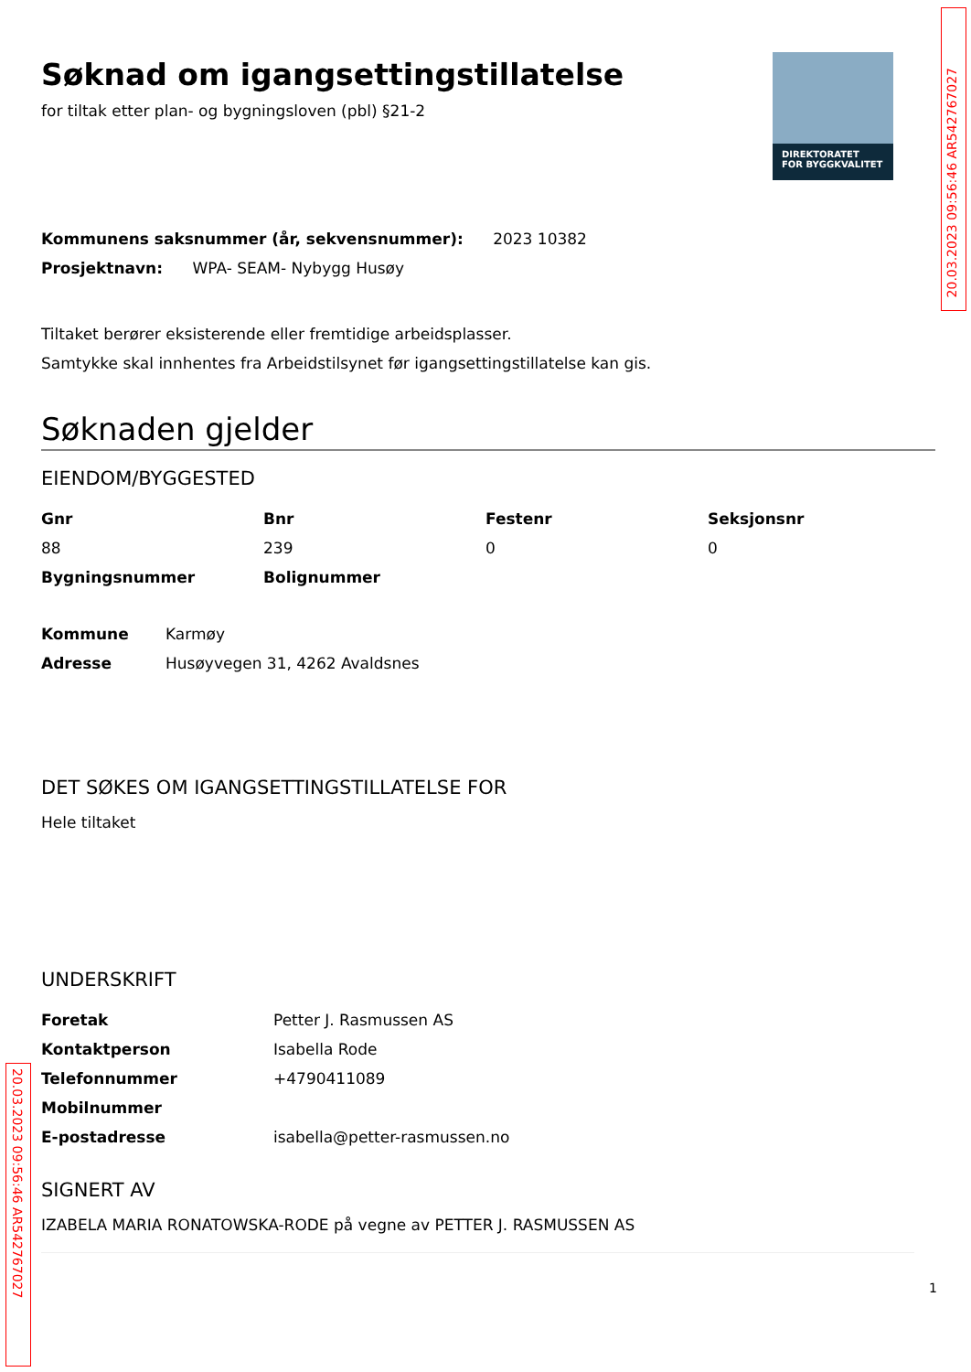20.03.2023 09:56:46 AR542767027
DIREKTORATET
FOR BYGGKVALITET
Søknad om igangsettingstillatelse
for tiltak etter plan- og bygningsloven (pbl) §21-2
Kommunens saksnummer (år, sekvensnummer): 2023 10382
Prosjektnavn: WPA- SEAM- Nybygg Husøy
Tiltaket berører eksisterende eller fremtidige arbeidsplasser.
Samtykke skal innhentes fra Arbeidstilsynet før igangsettingstillatelse kan gis.
Søknaden gjelder
EIENDOM/BYGGESTED
| Gnr | Bnr | Festenr | Seksjonsnr |
| --- | --- | --- | --- |
| 88 | 239 | 0 | 0 |
| Bygningsnummer | Bolignummer | | |
| Kommune | Karmøy |
| Adresse | Husøyvegen 31, 4262 Avaldsnes |
DET SØKES OM IGANGSETTINGSTILLATELSE FOR
Hele tiltaket
UNDERSKRIFT
| Foretak | Petter J. Rasmussen AS |
| Kontaktperson | Isabella Rode |
| Telefonnummer | +4790411089 |
| Mobilnummer | |
| E-postadresse | isabella@petter-rasmussen.no |
SIGNERT AV
IZABELA MARIA RONATOWSKA-RODE på vegne av PETTER J. RASMUSSEN AS
1
20.03.2023 09:56:46 AR542767027